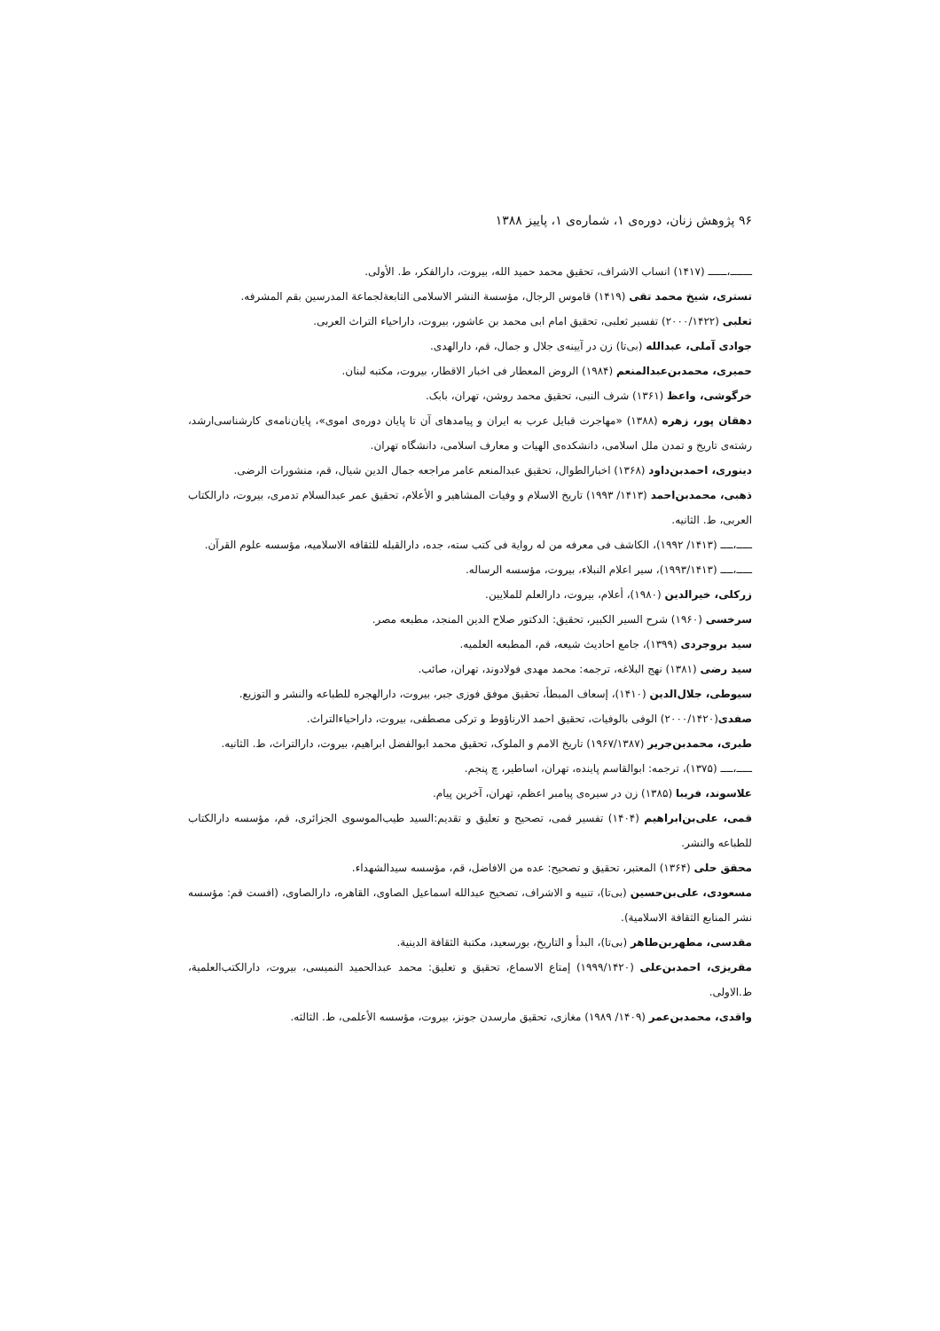۹۶ پژوهش زنان، دوره‌ی ۱، شماره‌ی ۱، پاییز ۱۳۸۸
ـــــــ،ــــــ (۱۴۱۷) انساب الاشراف، تحقیق محمد حمید الله، بیروت، دارالفکر، ط. الأولی.
تستری، شیخ محمد تقی (۱۴۱۹) قاموس الرجال، مؤسسة النشر الاسلامی التابعةلجماعة المدرسین بقم المشرفه.
ثعلبی (۲۰۰۰/۱۴۲۲) تفسیر ثعلبی، تحقیق امام ابی محمد بن عاشور، بیروت، داراحیاء التراث العربی.
جوادی آملی، عبدالله (بی‌تا) زن در آیینه‌ی جلال و جمال، قم، دارالهدی.
حمیری، محمدبن‌عبدالمنعم (۱۹۸۴) الروض المعطار فی اخبار الاقطار، بیروت، مکتبه لبنان.
خرگوشی، واعظ (۱۳۶۱) شرف النبی، تحقیق محمد روشن، تهران، بابک.
دهقان پور، زهره (۱۳۸۸) «مهاجرت قبایل عرب به ایران و پیامدهای آن تا پایان دوره‌ی اموی»، پایان‌نامه‌ی کارشناسی‌ارشد، رشته‌ی تاریخ و تمدن ملل اسلامی، دانشکده‌ی الهیات و معارف اسلامی، دانشگاه تهران.
دینوری، احمدبن‌داود (۱۳۶۸) اخبارالطوال، تحقیق عبدالمنعم عامر مراجعه جمال الدین شیال، قم، منشورات الرضی.
ذهبی، محمدبن‌احمد (۱۴۱۳/ ۱۹۹۳) تاریخ الاسلام و وفیات المشاهیر و الأعلام، تحقیق عمر عبدالسلام تدمری، بیروت، دارالکتاب العربی، ط. الثانیه.
ـــــ،ــــ (۱۴۱۳/ ۱۹۹۲)، الکاشف فی معرفه من له روایة فی کتب سته، جده، دارالقبله للثقافه الاسلامیه، مؤسسه علوم القرآن.
ـــــ،ــــ (۱۹۹۳/۱۴۱۳)، سیر اعلام النبلاء، بیروت، مؤسسه الرساله.
زرکلی، خیرالدین (۱۹۸۰)، أعلام، بیروت، دارالعلم للملایین.
سرخسی (۱۹۶۰) شرح السیر الکبیر، تحقیق: الدکتور صلاح الدین المنجد، مطبعه مصر.
سید بروجردی (۱۳۹۹)، جامع احادیث شیعه، قم، المطبعه العلمیه.
سید رضی (۱۳۸۱) نهج البلاغه، ترجمه: محمد مهدی فولادوند، تهران، صائب.
سیوطی، جلال‌الدین (۱۴۱۰)، إسعاف المبطأ، تحقیق موفق فوزی جبر، بیروت، دارالهجره للطباعه والنشر و التوزیع.
صفدی(۲۰۰۰/۱۴۲۰) الوفی بالوفیات، تحقیق احمد الارناؤوط و ترکی مصطفی، بیروت، داراحیاءالتراث.
طبری، محمدبن‌جریر (۱۹۶۷/۱۳۸۷) تاریخ الامم و الملوک، تحقیق محمد ابوالفضل ابراهیم، بیروت، دارالتراث، ط. الثانیه.
ـــــ،ــــ (۱۳۷۵)، ترجمه: ابوالقاسم پاینده، تهران، اساطیر، چ پنجم.
علاسوند، فریبا (۱۳۸۵) زن در سیره‌ی پیامبر اعظم، تهران، آخرین پیام.
قمی، علی‌بن‌ابراهیم (۱۴۰۴) تفسیر قمی، تصحیح و تعلیق و تقدیم:السید طیب‌الموسوی الجزائری، قم، مؤسسه دارالکتاب للطباعه والنشر.
محقق حلی (۱۳۶۴) المعتبر، تحقیق و تصحیح: عده من الافاضل، قم، مؤسسه سیدالشهداء.
مسعودی، علی‌بن‌حسین (بی‌تا)، تنبیه و الاشراف، تصحیح عبدالله اسماعیل الصاوی، القاهره، دارالصاوی، (افست قم: مؤسسه نشر المنابع الثقافة الاسلامیة).
مقدسی، مطهربن‌طاهر (بی‌تا)، البدأ و التاریخ، بورسعید، مکتبة الثقافة الدینیة.
مقریزی، احمدبن‌علی (۱۹۹۹/۱۴۲۰) إمتاع الاسماع، تحقیق و تعلیق: محمد عبدالحمید النمیسی، بیروت، دارالکتب‌العلمیة، ط.الاولی.
واقدی، محمدبن‌عمر (۱۴۰۹/ ۱۹۸۹) مغازی، تحقیق مارسدن جونز، بیروت، مؤسسه الأعلمی، ط. الثالثه.